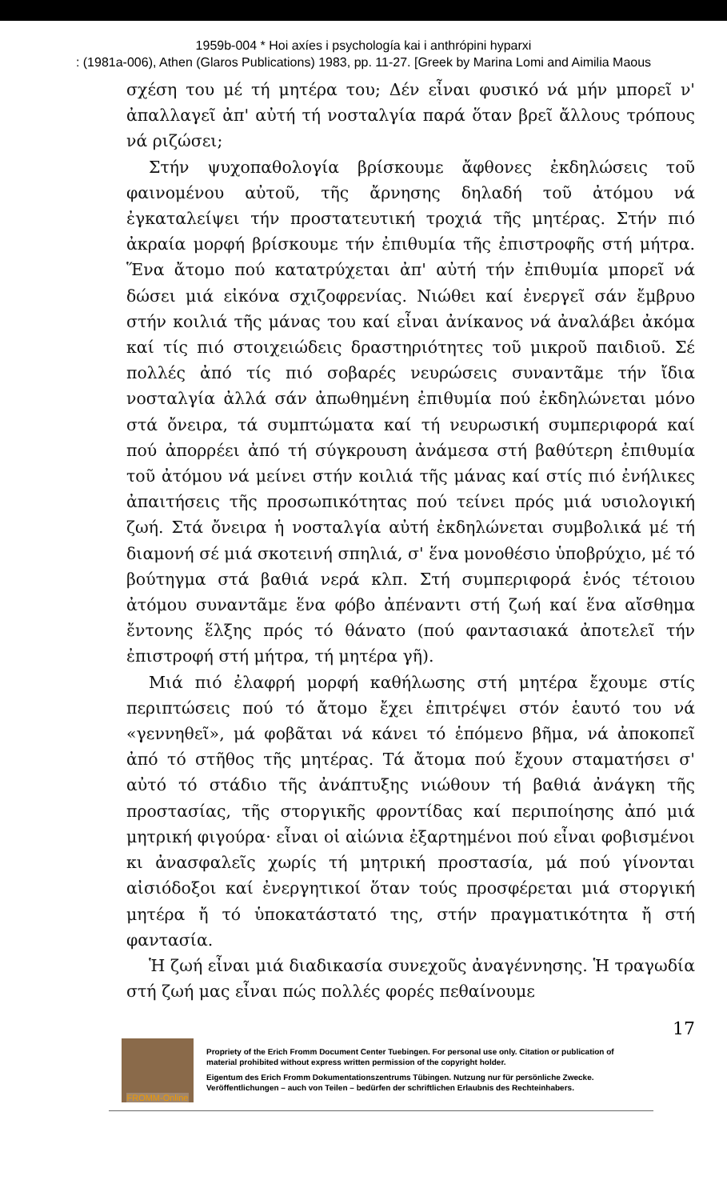1959b-004 * Hoi axíes i psychología kai i anthrópini hyparxi
: (1981a-006), Athen (Glaros Publications) 1983, pp. 11-27. [Greek by Marina Lomi and Aimilia Maous
σχέση του μέ τή μητέρα του; Δέν εἶναι φυσικό νά μήν μπορεῖ ν' ἀπαλλαγεῖ ἀπ' αὐτή τή νοσταλγία παρά ὅταν βρεῖ ἄλλους τρόπους νά ριζώσει;
Στήν ψυχοπαθολογία βρίσκουμε ἄφθονες ἐκδηλώσεις τοῦ φαινομένου αὐτοῦ, τῆς ἄρνησης δηλαδή τοῦ ἀτόμου νά ἐγκαταλείψει τήν προστατευτική τροχιά τῆς μητέρας. Στήν πιό ἀκραία μορφή βρίσκουμε τήν ἐπιθυμία τῆς ἐπιστροφῆς στή μήτρα. Ἕνα ἄτομο πού κατατρύχεται ἀπ' αὐτή τήν ἐπιθυμία μπορεῖ νά δώσει μιά εἰκόνα σχιζοφρενίας. Νιώθει καί ἐνεργεῖ σάν ἔμβρυο στήν κοιλιά τῆς μάνας του καί εἶναι ἀνίκανος νά ἀναλάβει ἀκόμα καί τίς πιό στοιχειώδεις δραστηριότητες τοῦ μικροῦ παιδιοῦ. Σέ πολλές ἀπό τίς πιό σοβαρές νευρώσεις συναντᾶμε τήν ἴδια νοσταλγία ἀλλά σάν ἀπωθημένη ἐπιθυμία πού ἐκδηλώνεται μόνο στά ὄνειρα, τά συμπτώματα καί τή νευρωσική συμπεριφορά καί πού ἀπορρέει ἀπό τή σύγκρουση ἀνάμεσα στή βαθύτερη ἐπιθυμία τοῦ ἀτόμου νά μείνει στήν κοιλιά τῆς μάνας καί στίς πιό ἐνήλικες ἀπαιτήσεις τῆς προσωπικότητας πού τείνει πρός μιά υσιολογική ζωή. Στά ὄνειρα ἡ νοσταλγία αὐτή ἐκδηλώνεται συμβολικά μέ τή διαμονή σέ μιά σκοτεινή σπηλιά, σ' ἕνα μονοθέσιο ὑποβρύχιο, μέ τό βούτηγμα στά βαθιά νερά κλπ. Στή συμπεριφορά ἑνός τέτοιου ἀτόμου συναντᾶμε ἕνα φόβο ἀπέναντι στή ζωή καί ἕνα αἴσθημα ἔντονης ἕλξης πρός τό θάνατο (πού φαντασιακά ἀποτελεῖ τήν ἐπιστροφή στή μήτρα, τή μητέρα γῆ).
Μιά πιό ἐλαφρή μορφή καθήλωσης στή μητέρα ἔχουμε στίς περιπτώσεις πού τό ἄτομο ἔχει ἐπιτρέψει στόν ἑαυτό του νά «γεννηθεῖ», μά φοβᾶται νά κάνει τό ἑπόμενο βῆμα, νά ἀποκοπεῖ ἀπό τό στῆθος τῆς μητέρας. Τά ἄτομα πού ἔχουν σταματήσει σ' αὐτό τό στάδιο τῆς ἀνάπτυξης νιώθουν τή βαθιά ἀνάγκη τῆς προστασίας, τῆς στοργικῆς φροντίδας καί περιποίησης ἀπό μιά μητρική φιγούρα· εἶναι οἱ αἰώνια ἐξαρτημένοι πού εἶναι φοβισμένοι κι ἀνασφαλεῖς χωρίς τή μητρική προστασία, μά πού γίνονται αἰσιόδοξοι καί ἐνεργητικοί ὅταν τούς προσφέρεται μιά στοργική μητέρα ἤ τό ὑποκατάστατό της, στήν πραγματικότητα ἤ στή φαντασία.
Ἡ ζωή εἶναι μιά διαδικασία συνεχοῦς ἀναγέννησης. Ἡ τραγωδία στή ζωή μας εἶναι πώς πολλές φορές πεθαίνουμε
17
FROMM-Online
Propriety of the Erich Fromm Document Center Tuebingen. For personal use only. Citation or publication of material prohibited without express written permission of the copyright holder.
Eigentum des Erich Fromm Dokumentationszentrums Tübingen. Nutzung nur für persönliche Zwecke. Veröffentlichungen – auch von Teilen – bedürfen der schriftlichen Erlaubnis des Rechteinhabers.